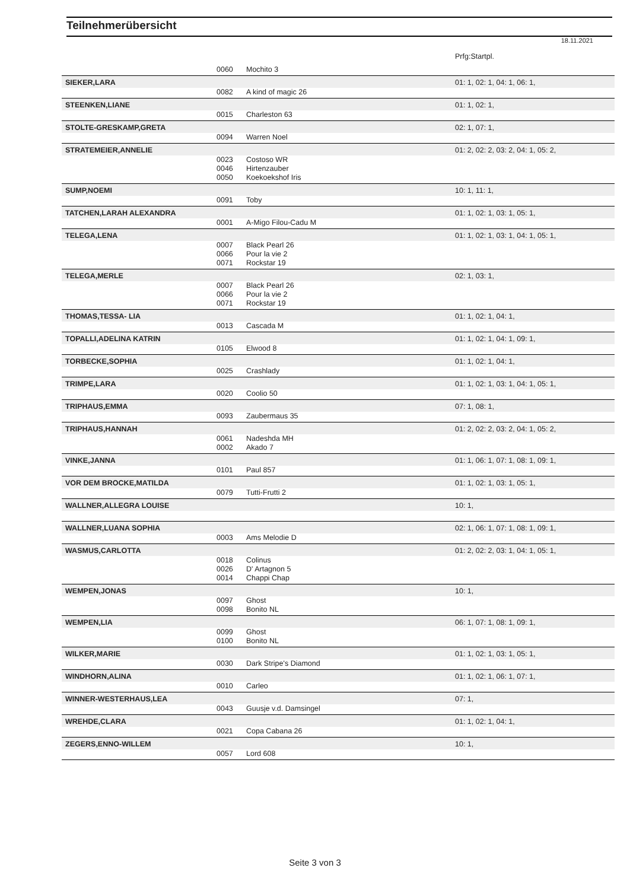Teilnehmerübersicht
18.11.2021
| | | | Prfg:Startpl. |
| | 0060 | Mochito 3 | |
| SIEKER,LARA | | | 01: 1, 02: 1, 04: 1, 06: 1, |
| | 0082 | A kind of magic 26 | |
| STEENKEN,LIANE | | | 01: 1, 02: 1, |
| | 0015 | Charleston 63 | |
| STOLTE-GRESKAMP,GRETA | | | 02: 1, 07: 1, |
| | 0094 | Warren Noel | |
| STRATEMEIER,ANNELIE | | | 01: 2, 02: 2, 03: 2, 04: 1, 05: 2, |
| | 0023 | Costoso WR | |
| | 0046 | Hirtenzauber | |
| | 0050 | Koekoekshof Iris | |
| SUMP,NOEMI | | | 10: 1, 11: 1, |
| | 0091 | Toby | |
| TATCHEN,LARAH ALEXANDRA | | | 01: 1, 02: 1, 03: 1, 05: 1, |
| | 0001 | A-Migo Filou-Cadu M | |
| TELEGA,LENA | | | 01: 1, 02: 1, 03: 1, 04: 1, 05: 1, |
| | 0007 | Black Pearl 26 | |
| | 0066 | Pour la vie 2 | |
| | 0071 | Rockstar 19 | |
| TELEGA,MERLE | | | 02: 1, 03: 1, |
| | 0007 | Black Pearl 26 | |
| | 0066 | Pour la vie 2 | |
| | 0071 | Rockstar 19 | |
| THOMAS,TESSA- LIA | | | 01: 1, 02: 1, 04: 1, |
| | 0013 | Cascada M | |
| TOPALLI,ADELINA KATRIN | | | 01: 1, 02: 1, 04: 1, 09: 1, |
| | 0105 | Elwood 8 | |
| TORBECKE,SOPHIA | | | 01: 1, 02: 1, 04: 1, |
| | 0025 | Crashlady | |
| TRIMPE,LARA | | | 01: 1, 02: 1, 03: 1, 04: 1, 05: 1, |
| | 0020 | Coolio 50 | |
| TRIPHAUS,EMMA | | | 07: 1, 08: 1, |
| | 0093 | Zaubermaus 35 | |
| TRIPHAUS,HANNAH | | | 01: 2, 02: 2, 03: 2, 04: 1, 05: 2, |
| | 0061 | Nadeshda MH | |
| | 0002 | Akado 7 | |
| VINKE,JANNA | | | 01: 1, 06: 1, 07: 1, 08: 1, 09: 1, |
| | 0101 | Paul 857 | |
| VOR DEM BROCKE,MATILDA | | | 01: 1, 02: 1, 03: 1, 05: 1, |
| | 0079 | Tutti-Frutti 2 | |
| WALLNER,ALLEGRA LOUISE | | | 10: 1, |
| WALLNER,LUANA SOPHIA | | | 02: 1, 06: 1, 07: 1, 08: 1, 09: 1, |
| | 0003 | Ams Melodie D | |
| WASMUS,CARLOTTA | | | 01: 2, 02: 2, 03: 1, 04: 1, 05: 1, |
| | 0018 | Colinus | |
| | 0026 | D' Artagnon 5 | |
| | 0014 | Chappi Chap | |
| WEMPEN,JONAS | | | 10: 1, |
| | 0097 | Ghost | |
| | 0098 | Bonito NL | |
| WEMPEN,LIA | | | 06: 1, 07: 1, 08: 1, 09: 1, |
| | 0099 | Ghost | |
| | 0100 | Bonito NL | |
| WILKER,MARIE | | | 01: 1, 02: 1, 03: 1, 05: 1, |
| | 0030 | Dark Stripe's Diamond | |
| WINDHORN,ALINA | | | 01: 1, 02: 1, 06: 1, 07: 1, |
| | 0010 | Carleo | |
| WINNER-WESTERHAUS,LEA | | | 07: 1, |
| | 0043 | Guusje v.d. Damsingel | |
| WREHDE,CLARA | | | 01: 1, 02: 1, 04: 1, |
| | 0021 | Copa Cabana 26 | |
| ZEGERS,ENNO-WILLEM | | | 10: 1, |
| | 0057 | Lord 608 | |
Seite 3 von 3